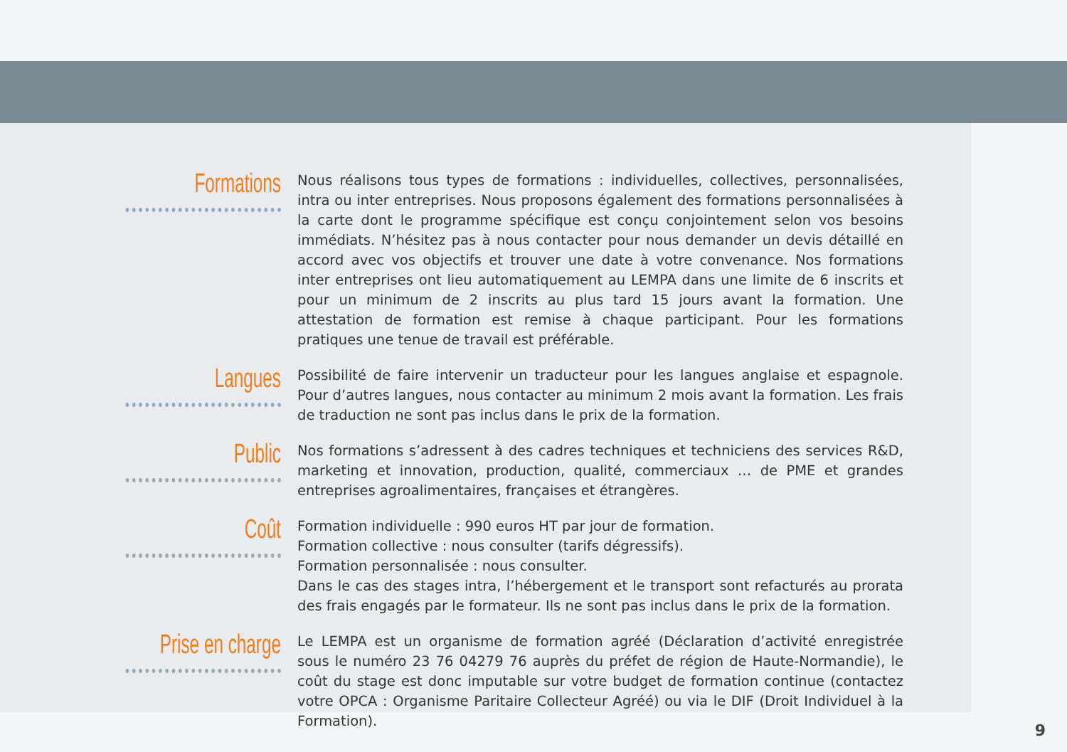Formations
Nous réalisons tous types de formations : individuelles, collectives, personnalisées, intra ou inter entreprises. Nous proposons également des formations personnalisées à la carte dont le programme spécifique est conçu conjointement selon vos besoins immédiats. N’hésitez pas à nous contacter pour nous demander un devis détaillé en accord avec vos objectifs et trouver une date à votre convenance. Nos formations inter entreprises ont lieu automatiquement au LEMPA dans une limite de 6 inscrits et pour un minimum de 2 inscrits au plus tard 15 jours avant la formation. Une attestation de formation est remise à chaque participant. Pour les formations pratiques une tenue de travail est préférable.
Langues
Possibilité de faire intervenir un traducteur pour les langues anglaise et espagnole. Pour d’autres langues, nous contacter au minimum 2 mois avant la formation. Les frais de traduction ne sont pas inclus dans le prix de la formation.
Public
Nos formations s’adressent à des cadres techniques et techniciens des services R&D, marketing et innovation, production, qualité, commerciaux … de PME et grandes entreprises agroalimentaires, françaises et étrangères.
Coût
Formation individuelle : 990 euros HT par jour de formation.
Formation collective : nous consulter (tarifs dégressifs).
Formation personnalisée : nous consulter.
Dans le cas des stages intra, l’hébergement et le transport sont refacturés au prorata des frais engagés par le formateur. Ils ne sont pas inclus dans le prix de la formation.
Prise en charge
Le LEMPA est un organisme de formation agréé (Déclaration d’activité enregistrée sous le numéro 23 76 04279 76 auprès du préfet de région de Haute-Normandie), le coût du stage est donc imputable sur votre budget de formation continue (contactez votre OPCA : Organisme Paritaire Collecteur Agréé) ou via le DIF (Droit Individuel à la Formation).
9